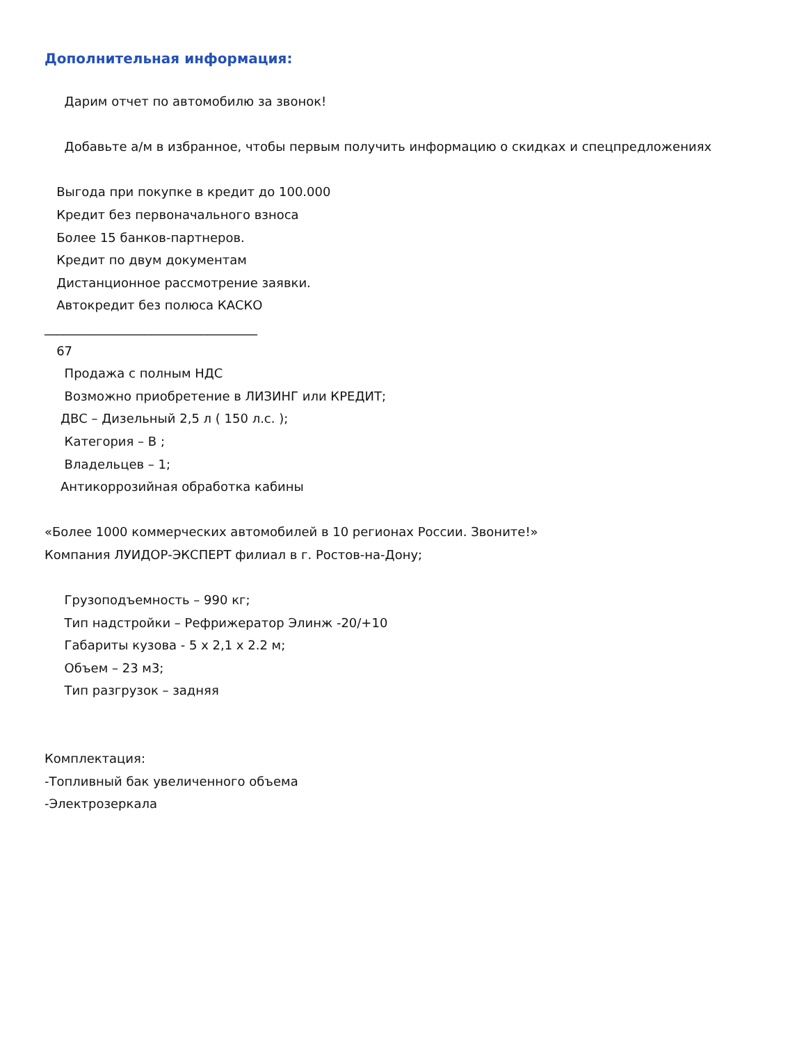Дополнительная информация:
Дарим отчет по автомобилю за звонок!
Добавьте а/м в избранное, чтобы первым получить информацию о скидках и спецпредложениях
Выгода при покупке в кредит до 100.000
Кредит без первоначального взноса
Более 15 банков-партнеров.
Кредит по двум документам
Дистанционное рассмотрение заявки.
Автокредит без полюса КАСКО
__________________________________
67
Продажа с полным НДС
Возможно приобретение в ЛИЗИНГ или КРЕДИТ;
ДВС – Дизельный 2,5 л ( 150 л.с. );
Категория – В ;
Владельцев – 1;
Антикоррозийная обработка кабины
«Более 1000 коммерческих автомобилей в 10 регионах России. Звоните!»
Компания ЛУИДОР-ЭКСПЕРТ филиал в г. Ростов-на-Дону;
Грузоподъемность – 990 кг;
Тип надстройки – Рефрижератор Элинж -20/+10
Габариты кузова - 5 х 2,1 х 2.2 м;
Объем – 23 м3;
Тип разгрузок – задняя
Комплектация:
-Топливный бак увеличенного объема
-Электрозеркала